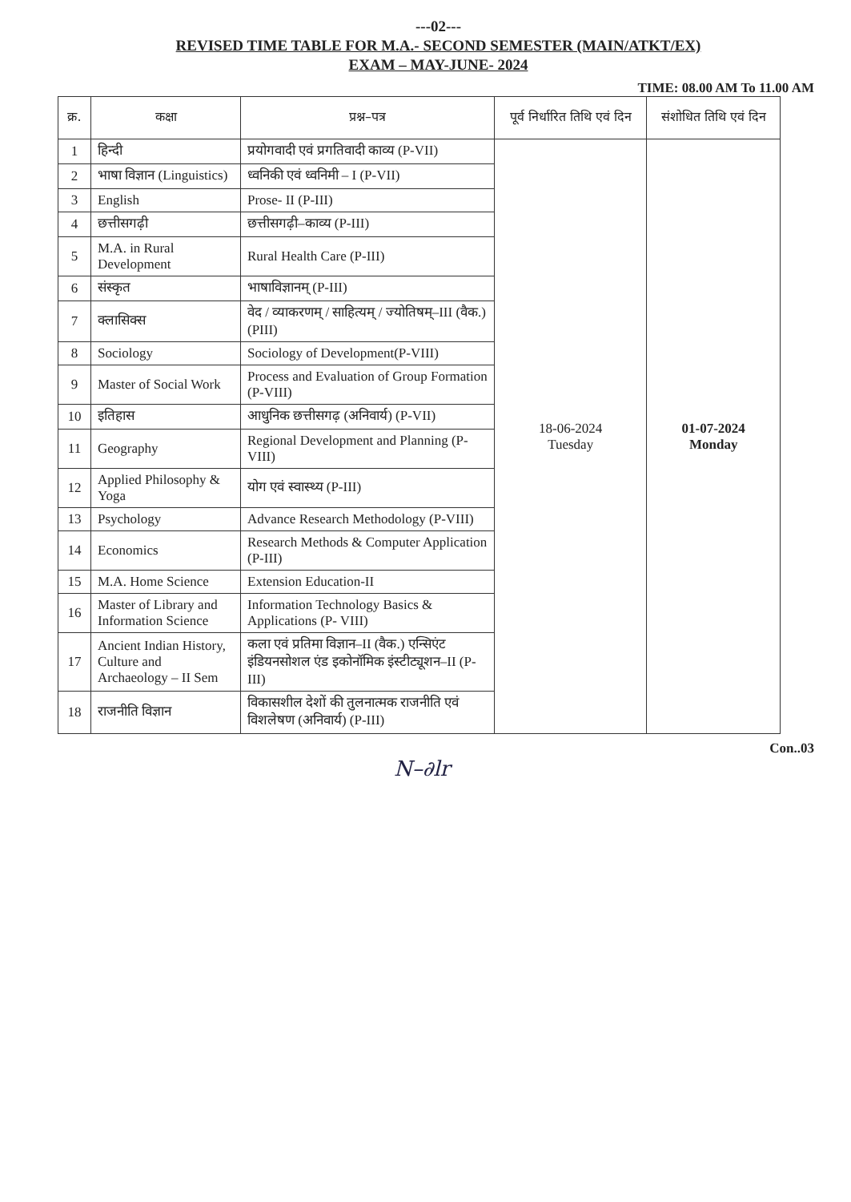---02---
REVISED TIME TABLE FOR M.A.- SECOND SEMESTER (MAIN/ATKT/EX)
EXAM – MAY-JUNE- 2024
TIME: 08.00 AM To 11.00 AM
| क्र. | कक्षा | प्रश्न–पत्र | पूर्व निर्धारित तिथि एवं दिन | संशोधित तिथि एवं दिन |
| --- | --- | --- | --- | --- |
| 1 | हिन्दी | प्रयोगवादी एवं प्रगतिवादी काव्य (P-VII) | 18-06-2024 Tuesday | 01-07-2024 Monday |
| 2 | भाषा विज्ञान (Linguistics) | ध्वनिकी एवं ध्वनिमी – I (P-VII) | | |
| 3 | English | Prose- II (P-III) | | |
| 4 | छत्तीसगढ़ी | छत्तीसगढ़ी–काव्य (P-III) | | |
| 5 | M.A. in Rural Development | Rural Health Care (P-III) | | |
| 6 | संस्कृत | भाषाविज्ञानम् (P-III) | | |
| 7 | क्लासिक्स | वेद / व्याकरणम् / साहित्यम् / ज्योतिषम्–III (वैक.) (PIII) | | |
| 8 | Sociology | Sociology of Development(P-VIII) | | |
| 9 | Master of Social Work | Process and Evaluation of Group Formation (P-VIII) | | |
| 10 | इतिहास | आधुनिक छत्तीसगढ़ (अनिवार्य) (P-VII) | | |
| 11 | Geography | Regional Development and Planning (P-VIII) | | |
| 12 | Applied Philosophy & Yoga | योग एवं स्वास्थ्य (P-III) | | |
| 13 | Psychology | Advance Research Methodology (P-VIII) | | |
| 14 | Economics | Research Methods & Computer Application (P-III) | | |
| 15 | M.A. Home Science | Extension Education-II | | |
| 16 | Master of Library and Information Science | Information Technology Basics & Applications (P- VIII) | | |
| 17 | Ancient Indian History, Culture and Archaeology – II Sem | कला एवं प्रतिमा विज्ञान–II (वैक.) एन्सिएंट इंडियनसोशल एंड इकोनॉमिक इंस्टीट्यूशन–II (P-III) | | |
| 18 | राजनीति विज्ञान | विकासशील देशों की तुलनात्मक राजनीति एवं विशलेषण (अनिवार्य) (P-III) | | |
Con..03
N–∂lr